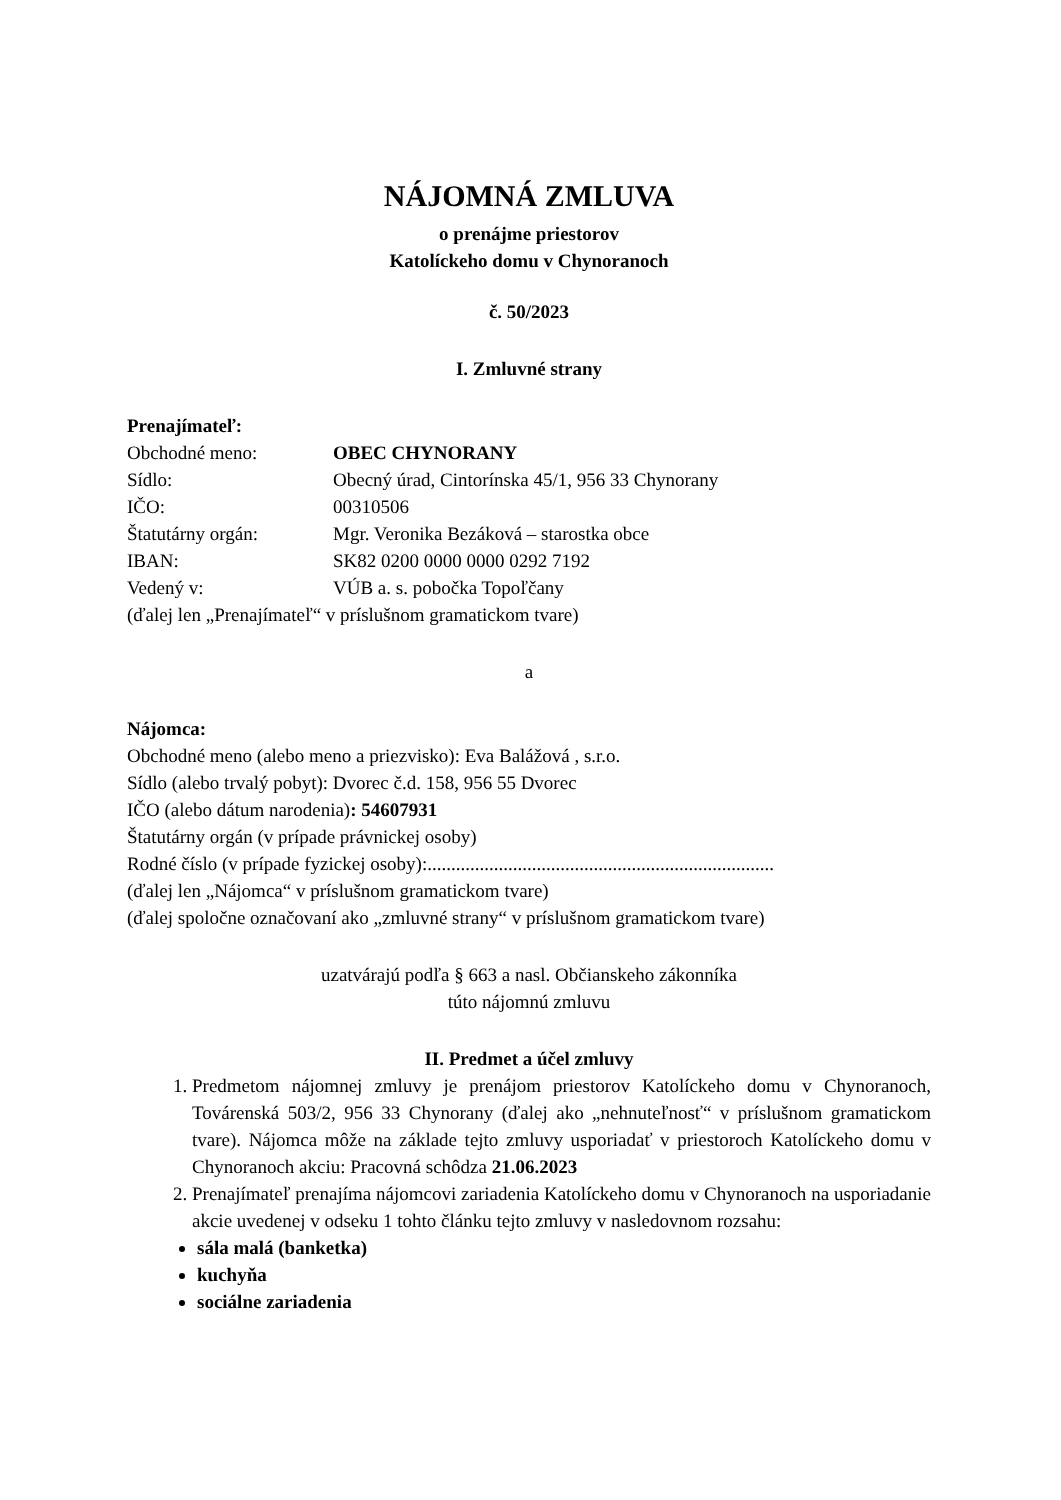NÁJOMNÁ ZMLUVA
o prenájme priestorov
Katolíckeho domu v Chynoranoch
č. 50/2023
I. Zmluvné strany
Prenajímateľ:
Obchodné meno: OBEC CHYNORANY
Sídlo: Obecný úrad, Cintorínska 45/1, 956 33 Chynorany
IČO: 00310506
Štatutárny orgán: Mgr. Veronika Bezáková – starostka obce
IBAN: SK82 0200 0000 0000 0292 7192
Vedený v: VÚB a. s. pobočka Topoľčany
(ďalej len „Prenajímateľ“ v príslušnom gramatickom tvare)
a
Nájomca:
Obchodné meno (alebo meno a priezvisko): Eva Balážová , s.r.o.
Sídlo (alebo trvalý pobyt): Dvorec č.d. 158, 956 55 Dvorec
IČO (alebo dátum narodenia): 54607931
Štatutárny orgán (v prípade právnickej osoby)
Rodné číslo (v prípade fyzickej osoby):.........................................................................
(ďalej len „Nájomca“ v príslušnom gramatickom tvare)
(ďalej spoločne označovaní ako „zmluvné strany“ v príslušnom gramatickom tvare)
uzatvárajú podľa § 663 a nasl. Občianskeho zákonníka
túto nájomnú zmluvu
II. Predmet a účel zmluvy
1. Predmetom nájomnej zmluvy je prenájom priestorov Katolíckeho domu v Chynoranoch, Továrenská 503/2, 956 33 Chynorany (ďalej ako „nehnuteľnosť“ v príslušnom gramatickom tvare). Nájomca môže na základe tejto zmluvy usporiadať v priestoroch Katolíckeho domu v Chynoranoch akciu: Pracovná schôdza 21.06.2023
2. Prenajímateľ prenajíma nájomcovi zariadenia Katolíckeho domu v Chynoranoch na usporiadanie akcie uvedenej v odseku 1 tohto článku tejto zmluvy v nasledovnom rozsahu:
sála malá (banketka)
kuchyňa
sociálne zariadenia